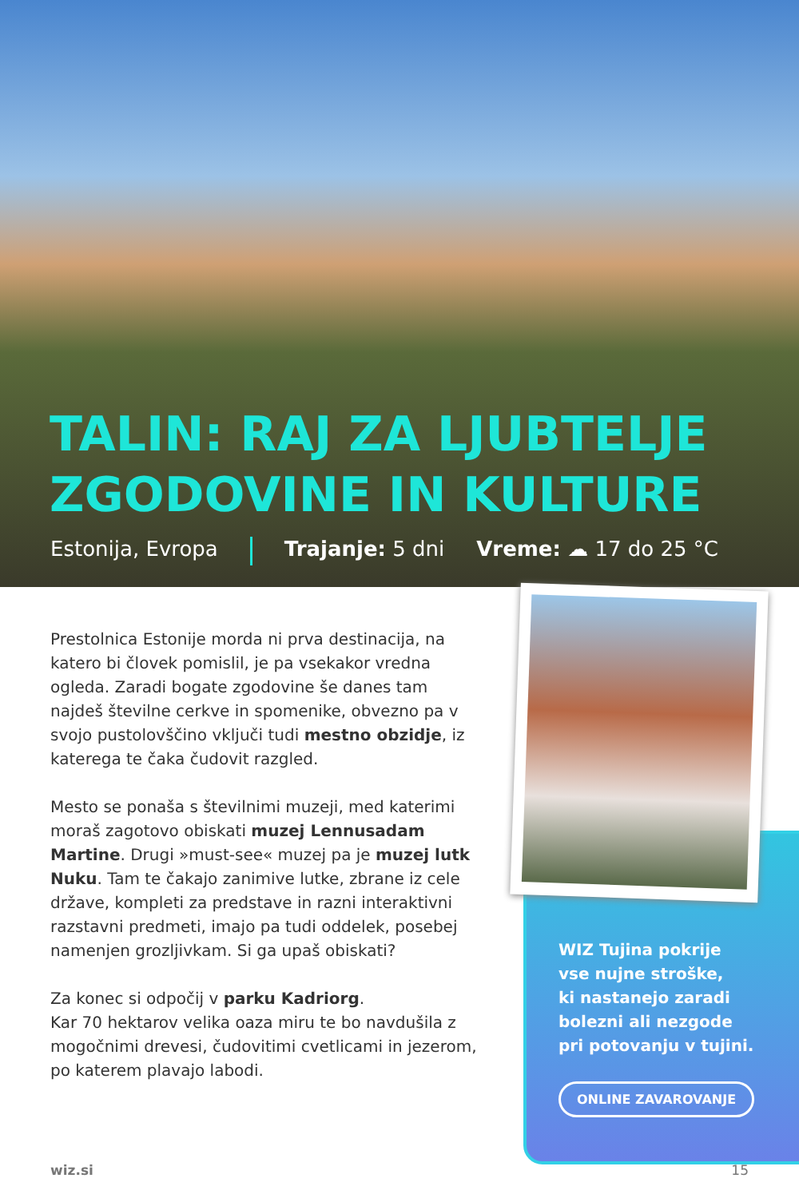TALIN: RAJ ZA LJUBTELJE
ZGODOVINE IN KULTURE
Estonija, Evropa Trajanje: 5 dni Vreme: ☁ 17 do 25 °C
Prestolnica Estonije morda ni prva destinacija, na katero bi človek pomislil, je pa vsekakor vredna ogleda. Zaradi bogate zgodovine še danes tam najdeš številne cerkve in spomenike, obvezno pa v svojo pustolovščino vključi tudi mestno obzidje, iz katerega te čaka čudovit razgled.
Mesto se ponaša s številnimi muzeji, med katerimi moraš zagotovo obiskati muzej Lennusadam Martine. Drugi »must-see« muzej pa je muzej lutk Nuku. Tam te čakajo zanimive lutke, zbrane iz cele države, kompleti za predstave in razni interaktivni razstavni predmeti, imajo pa tudi oddelek, posebej namenjen grozljivkam. Si ga upaš obiskati?
Za konec si odpočij v parku Kadriorg.
Kar 70 hektarov velika oaza miru te bo navdušila z mogočnimi drevesi, čudovitimi cvetlicami in jezerom, po katerem plavajo labodi.
WIZ Tujina pokrije
vse nujne stroške,
ki nastanejo zaradi
bolezni ali nezgode
pri potovanju v tujini.
ONLINE ZAVAROVANJE
wiz.si 15